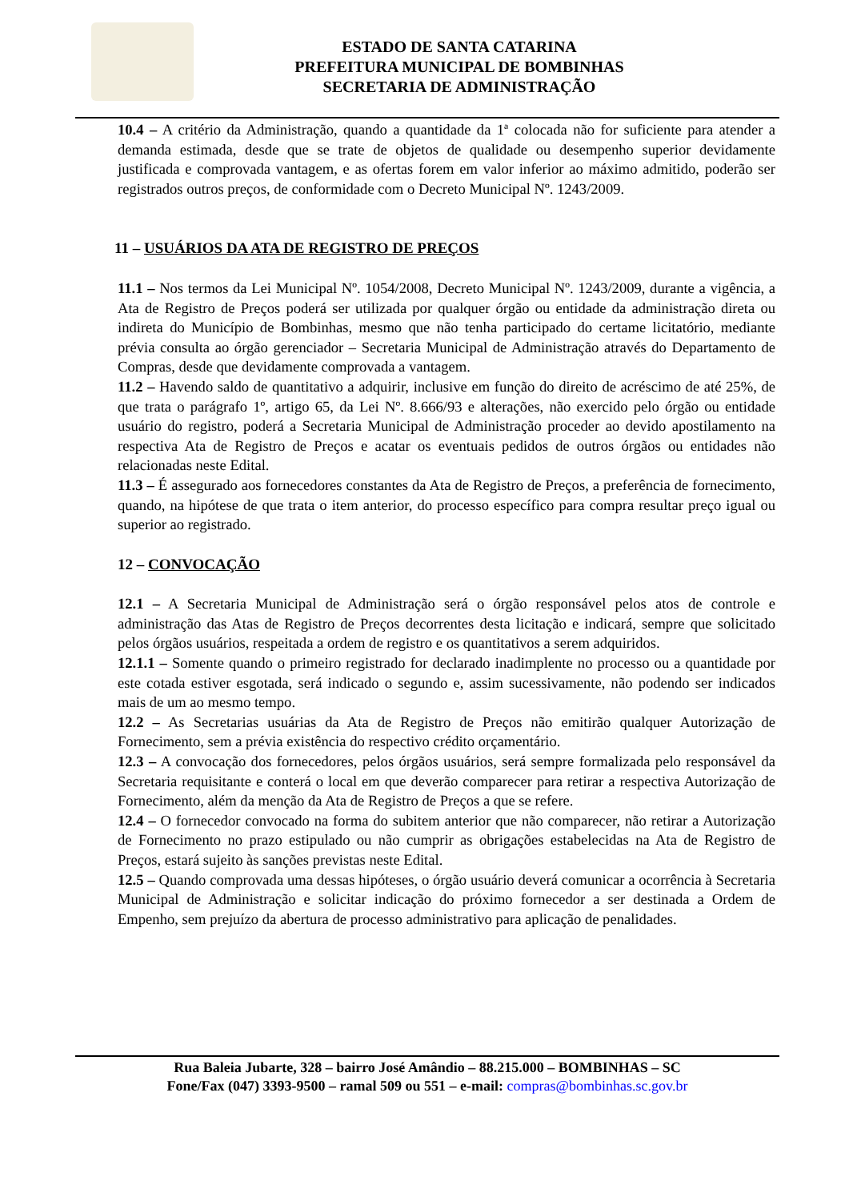ESTADO DE SANTA CATARINA
PREFEITURA MUNICIPAL DE BOMBINHAS
SECRETARIA DE ADMINISTRAÇÃO
10.4 – A critério da Administração, quando a quantidade da 1ª colocada não for suficiente para atender a demanda estimada, desde que se trate de objetos de qualidade ou desempenho superior devidamente justificada e comprovada vantagem, e as ofertas forem em valor inferior ao máximo admitido, poderão ser registrados outros preços, de conformidade com o Decreto Municipal Nº. 1243/2009.
11 – USUÁRIOS DA ATA DE REGISTRO DE PREÇOS
11.1 – Nos termos da Lei Municipal Nº. 1054/2008, Decreto Municipal Nº. 1243/2009, durante a vigência, a Ata de Registro de Preços poderá ser utilizada por qualquer órgão ou entidade da administração direta ou indireta do Município de Bombinhas, mesmo que não tenha participado do certame licitatório, mediante prévia consulta ao órgão gerenciador – Secretaria Municipal de Administração através do Departamento de Compras, desde que devidamente comprovada a vantagem.
11.2 – Havendo saldo de quantitativo a adquirir, inclusive em função do direito de acréscimo de até 25%, de que trata o parágrafo 1º, artigo 65, da Lei Nº. 8.666/93 e alterações, não exercido pelo órgão ou entidade usuário do registro, poderá a Secretaria Municipal de Administração proceder ao devido apostilamento na respectiva Ata de Registro de Preços e acatar os eventuais pedidos de outros órgãos ou entidades não relacionadas neste Edital.
11.3 – É assegurado aos fornecedores constantes da Ata de Registro de Preços, a preferência de fornecimento, quando, na hipótese de que trata o item anterior, do processo específico para compra resultar preço igual ou superior ao registrado.
12 – CONVOCAÇÃO
12.1 – A Secretaria Municipal de Administração será o órgão responsável pelos atos de controle e administração das Atas de Registro de Preços decorrentes desta licitação e indicará, sempre que solicitado pelos órgãos usuários, respeitada a ordem de registro e os quantitativos a serem adquiridos.
12.1.1 – Somente quando o primeiro registrado for declarado inadimplente no processo ou a quantidade por este cotada estiver esgotada, será indicado o segundo e, assim sucessivamente, não podendo ser indicados mais de um ao mesmo tempo.
12.2 – As Secretarias usuárias da Ata de Registro de Preços não emitirão qualquer Autorização de Fornecimento, sem a prévia existência do respectivo crédito orçamentário.
12.3 – A convocação dos fornecedores, pelos órgãos usuários, será sempre formalizada pelo responsável da Secretaria requisitante e conterá o local em que deverão comparecer para retirar a respectiva Autorização de Fornecimento, além da menção da Ata de Registro de Preços a que se refere.
12.4 – O fornecedor convocado na forma do subitem anterior que não comparecer, não retirar a Autorização de Fornecimento no prazo estipulado ou não cumprir as obrigações estabelecidas na Ata de Registro de Preços, estará sujeito às sanções previstas neste Edital.
12.5 – Quando comprovada uma dessas hipóteses, o órgão usuário deverá comunicar a ocorrência à Secretaria Municipal de Administração e solicitar indicação do próximo fornecedor a ser destinada a Ordem de Empenho, sem prejuízo da abertura de processo administrativo para aplicação de penalidades.
Rua Baleia Jubarte, 328 – bairro José Amândio – 88.215.000 – BOMBINHAS – SC
Fone/Fax (047) 3393-9500 – ramal 509 ou 551 – e-mail: compras@bombinhas.sc.gov.br